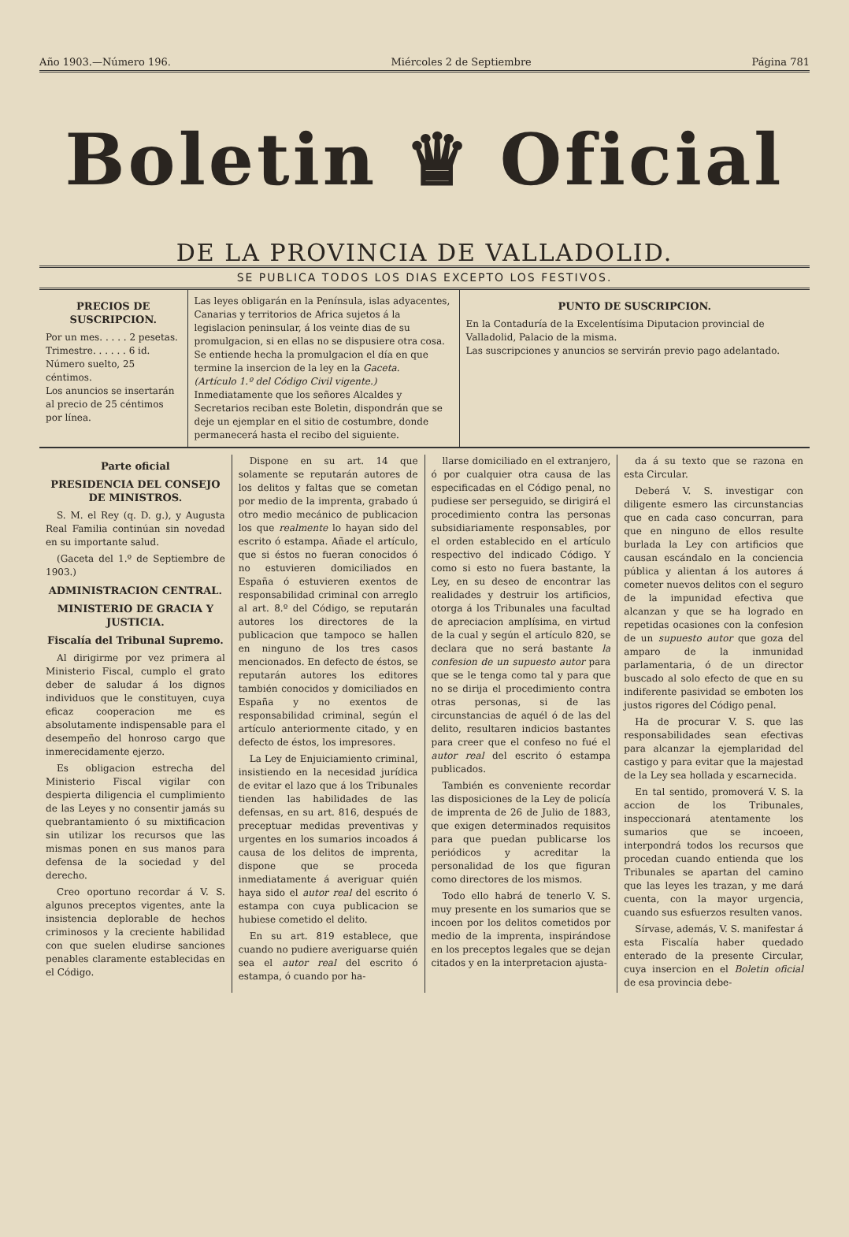Año 1903.—Número 196. Miércoles 2 de Septiembre Página 781
Boletin ♛ Oficial
DE LA PROVINCIA DE VALLADOLID.
SE PUBLICA TODOS LOS DIAS EXCEPTO LOS FESTIVOS.
PRECIOS DE SUSCRIPCION.
Por un mes. . . . . 2 pesetas.
Trimestre. . . . . . 6 id.
Número suelto, 25 céntimos.
Los anuncios se insertarán al precio de 25 céntimos por línea.
Las leyes obligarán en la Península, islas adyacentes, Canarias y territorios de Africa sujetos á la legislacion peninsular, á los veinte dias de su promulgacion, si en ellas no se dispusiere otra cosa.
Se entiende hecha la promulgacion el día en que termine la insercion de la ley en la Gaceta.
(Artículo 1.º del Código Civil vigente.)
Inmediatamente que los señores Alcaldes y Secretarios reciban este Boletin, dispondrán que se deje un ejemplar en el sitio de costumbre, donde permanecerá hasta el recibo del siguiente.
PUNTO DE SUSCRIPCION.
En la Contaduría de la Excelentísima Diputacion provincial de Valladolid, Palacio de la misma.
Las suscripciones y anuncios se servirán previo pago adelantado.
Parte oficial
PRESIDENCIA DEL CONSEJO DE MINISTROS.
S. M. el Rey (q. D. g.), y Augusta Real Familia continúan sin novedad en su importante salud.
(Gaceta del 1.º de Septiembre de 1903.)
ADMINISTRACION CENTRAL.
MINISTERIO DE GRACIA Y JUSTICIA.
Fiscalía del Tribunal Supremo.
Al dirigirme por vez primera al Ministerio Fiscal, cumplo el grato deber de saludar á los dignos individuos que le constituyen, cuya eficaz cooperacion me es absolutamente indispensable para el desempeño del honroso cargo que inmerecidamente ejerzo.
Es obligacion estrecha del Ministerio Fiscal vigilar con despierta diligencia el cumplimiento de las Leyes y no consentir jamás su quebrantamiento ó su mixtificacion sin utilizar los recursos que las mismas ponen en sus manos para defensa de la sociedad y del derecho.
Creo oportuno recordar á V. S. algunos preceptos vigentes, ante la insistencia deplorable de hechos criminosos y la creciente habilidad con que suelen eludirse sanciones penables claramente establecidas en el Código.
Dispone en su art. 14 que solamente se reputarán autores de los delitos y faltas que se cometan por medio de la imprenta, grabado ú otro medio mecánico de publicacion los que realmente lo hayan sido del escrito ó estampa. Añade el artículo, que si éstos no fueran conocidos ó no estuvieren domiciliados en España ó estuvieren exentos de responsabilidad criminal con arreglo al art. 8.º del Código, se reputarán autores los directores de la publicacion que tampoco se hallen en ninguno de los tres casos mencionados. En defecto de éstos, se reputarán autores los editores también conocidos y domiciliados en España y no exentos de responsabilidad criminal, según el artículo anteriormente citado, y en defecto de éstos, los impresores.
La Ley de Enjuiciamiento criminal, insistiendo en la necesidad jurídica de evitar el lazo que á los Tribunales tienden las habilidades de las defensas, en su art. 816, después de preceptuar medidas preventivas y urgentes en los sumarios incoados á causa de los delitos de imprenta, dispone que se proceda inmediatamente á averiguar quién haya sido el autor real del escrito ó estampa con cuya publicacion se hubiese cometido el delito.
En su art. 819 establece, que cuando no pudiere averiguarse quién sea el autor real del escrito ó estampa, ó cuando por ha-
llarse domiciliado en el extranjero, ó por cualquier otra causa de las especificadas en el Código penal, no pudiese ser perseguido, se dirigirá el procedimiento contra las personas subsidiariamente responsables, por el orden establecido en el artículo respectivo del indicado Código. Y como si esto no fuera bastante, la Ley, en su deseo de encontrar las realidades y destruir los artificios, otorga á los Tribunales una facultad de apreciacion amplísima, en virtud de la cual y según el artículo 820, se declara que no será bastante la confesion de un supuesto autor para que se le tenga como tal y para que no se dirija el procedimiento contra otras personas, si de las circunstancias de aquél ó de las del delito, resultaren indicios bastantes para creer que el confeso no fué el autor real del escrito ó estampa publicados.
También es conveniente recordar las disposiciones de la Ley de policía de imprenta de 26 de Julio de 1883, que exigen determinados requisitos para que puedan publicarse los periódicos y acreditar la personalidad de los que figuran como directores de los mismos.
Todo ello habrá de tenerlo V. S. muy presente en los sumarios que se incoen por los delitos cometidos por medio de la imprenta, inspirándose en los preceptos legales que se dejan citados y en la interpretacion ajusta-
da á su texto que se razona en esta Circular.
Deberá V. S. investigar con diligente esmero las circunstancias que en cada caso concurran, para que en ninguno de ellos resulte burlada la Ley con artificios que causan escándalo en la conciencia pública y alientan á los autores á cometer nuevos delitos con el seguro de la impunidad efectiva que alcanzan y que se ha logrado en repetidas ocasiones con la confesion de un supuesto autor que goza del amparo de la inmunidad parlamentaria, ó de un director buscado al solo efecto de que en su indiferente pasividad se emboten los justos rigores del Código penal.
Ha de procurar V. S. que las responsabilidades sean efectivas para alcanzar la ejemplaridad del castigo y para evitar que la majestad de la Ley sea hollada y escarnecida.
En tal sentido, promoverá V. S. la accion de los Tribunales, inspeccionará atentamente los sumarios que se incoeen, interpondrá todos los recursos que procedan cuando entienda que los Tribunales se apartan del camino que las leyes les trazan, y me dará cuenta, con la mayor urgencia, cuando sus esfuerzos resulten vanos.
Sírvase, además, V. S. manifestar á esta Fiscalía haber quedado enterado de la presente Circular, cuya insercion en el Boletin oficial de esa provincia debe-